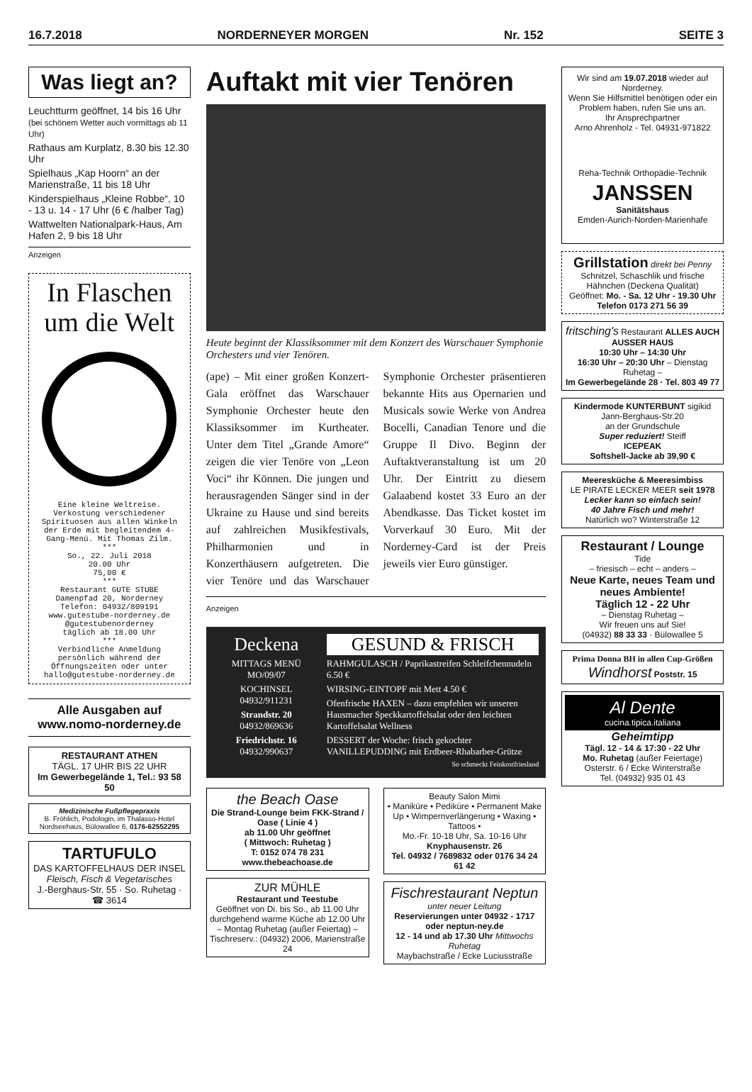16.7.2018 NORDERNEYER MORGEN Nr. 152 SEITE 3
Was liegt an?
Leuchtturm geöffnet, 14 bis 16 Uhr
(bei schönem Wetter auch vormittags ab 11 Uhr)
Rathaus am Kurplatz, 8.30 bis 12.30 Uhr
Spielhaus „Kap Hoorn“ an der Marienstraße, 11 bis 18 Uhr
Kinderspielhaus „Kleine Robbe“, 10 - 13 u. 14 - 17 Uhr (6 € /halber Tag)
Wattwelten Nationalpark-Haus, Am Hafen 2, 9 bis 18 Uhr
Anzeigen
In Flaschen um die Welt
Eine kleine Weltreise. Verkostung verschiedener Spirituosen aus allen Winkeln der Erde mit begleitendem 4-Gang-Menü. Mit Thomas Zilm.
***
So., 22. Juli 2018
20.00 Uhr
75,00 €
***
Restaurant GUTE STUBE
Damenpfad 20, Norderney
Telefon: 04932/809191
www.gutestube-norderney.de
@gutestubenorderney
täglich ab 18.00 Uhr
***
Verbindliche Anmeldung persönlich während der Öffnungszeiten oder unter hallo@gutestube-norderney.de
Alle Ausgaben auf www.nomo-norderney.de
RESTAURANT ATHEN
TÄGL. 17 UHR BIS 22 UHR
Im Gewerbegelände 1, Tel.: 93 58 50
Medizinische Fußpflegepraxis
B. Fröhlich, Podologin, im Thalasso-Hotel Nordseehaus, Bülowallee 6, 0176-62552295
TARTUFULO
DAS KARTOFFELHAUS DER INSEL
Fleisch, Fisch & Vegetarisches
J.-Berghaus-Str. 55 · So. Ruhetag · ☎ 3614
Auftakt mit vier Tenören
Heute beginnt der Klassiksommer mit dem Konzert des Warschauer Symphonie Orchesters und vier Tenören.
(ape) – Mit einer großen Konzert-Gala eröffnet das Warschauer Symphonie Orchester heute den Klassiksommer im Kurtheater. Unter dem Titel „Grande Amore“ zeigen die vier Tenöre von „Leon Voci“ ihr Können. Die jungen und herausragenden Sänger sind in der Ukraine zu Hause und sind bereits auf zahlreichen Musikfestivals, Philharmonien und in Konzerthäusern aufgetreten. Die vier Tenöre und das Warschauer Symphonie Orchester präsentieren bekannte Hits aus Opernarien und Musicals sowie Werke von Andrea Bocelli, Canadian Tenore und die Gruppe Il Divo. Beginn der Auftaktveranstaltung ist um 20 Uhr. Der Eintritt zu diesem Galaabend kostet 33 Euro an der Abendkasse. Das Ticket kostet im Vorverkauf 30 Euro. Mit der Norderney-Card ist der Preis jeweils vier Euro günstiger.
Anzeigen
Deckena
MITTAGS MENÜ MO/09/07
KOCHINSEL
04932/911231
Strandstr. 20
04932/869636
Friedrichstr. 16
04932/990637
GESUND & FRISCH
RAHMGULASCH / Paprikastreifen Schleifchennudeln 6.50 €
WIRSING-EINTOPF mit Mett 4.50 €
Ofenfrische HAXEN – dazu empfehlen wir unseren Hausmacher Speckkartoffelsalat oder den leichten Kartoffelsalat Wellness
DESSERT der Woche: frisch gekochter VANILLEPUDDING mit Erdbeer-Rhabarber-Grütze
So schmeckt Feinkostfriesland
the Beach Oase
Die Strand-Lounge beim FKK-Strand / Oase ( Linie 4 )
ab 11.00 Uhr geöffnet
( Mittwoch: Ruhetag )
T: 0152 074 78 231
www.thebeachoase.de
ZUR MÜHLE
Restaurant und Teestube
Geöffnet von Di. bis So., ab 11.00 Uhr durchgehend warme Küche ab 12.00 Uhr
– Montag Ruhetag (außer Feiertag) –
Tischreserv.: (04932) 2006, Marienstraße 24
Beauty Salon Mimi
• Maniküre • Pediküre • Permanent Make Up • Wimpernverlängerung • Waxing • Tattoos •
Mo.-Fr. 10-18 Uhr, Sa. 10-16 Uhr
Knyphausenstr. 26
Tel. 04932 / 7689832 oder 0176 34 24 61 42
Fischrestaurant Neptun
unter neuer Leitung
Reservierungen unter 04932 - 1717 oder neptun-ney.de
12 - 14 und ab 17.30 Uhr Mittwochs Ruhetag
Maybachstraße / Ecke Luciusstraße
Wir sind am 19.07.2018 wieder auf Norderney.
Wenn Sie Hilfsmittel benötigen oder ein Problem haben, rufen Sie uns an.
Ihr Ansprechpartner
Arno Ahrenholz - Tel. 04931-971822
Reha-Technik Orthopädie-Technik
JANSSEN
Sanitätshaus
Emden-Aurich-Norden-Marienhafe
Grillstation direkt bei Penny
Schnitzel, Schaschlik und frische Hähnchen (Deckena Qualität)
Geöffnet: Mo. - Sa. 12 Uhr - 19.30 Uhr
Telefon 0173 271 56 39
fritsching's Restaurant ALLES AUCH AUSSER HAUS
10:30 Uhr – 14:30 Uhr
16:30 Uhr – 20:30 Uhr – Dienstag Ruhetag –
Im Gewerbegelände 28 · Tel. 803 49 77
Kindermode KUNTERBUNT sigikid
Jann-Berghaus-Str.20
an der Grundschule
Super reduziert! Steiff
ICEPEAK
Softshell-Jacke ab 39,90 €
Meeresküche & Meeresimbiss
LE PIRATE LECKER MEER seit 1978
Lecker kann so einfach sein!
40 Jahre Fisch und mehr!
Natürlich wo? Winterstraße 12
Restaurant / Lounge
Tide
– friesisch – echt – anders –
Neue Karte, neues Team und neues Ambiente!
Täglich 12 - 22 Uhr
– Dienstag Ruhetag –
Wir freuen uns auf Sie!
(04932) 88 33 33 · Bülowallee 5
Prima Donna BH in allen Cup-Größen
Windhorst Poststr. 15
Al Dente
cucina.tipica.italiana
Geheimtipp
Tägl. 12 - 14 & 17:30 - 22 Uhr
Mo. Ruhetag (außer Feiertage)
Osterstr. 6 / Ecke Winterstraße
Tel. (04932) 935 01 43